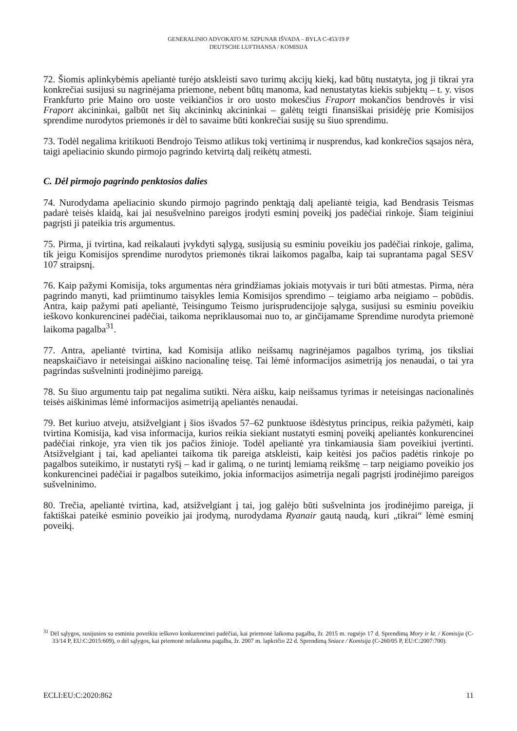GENERALINIO ADVOKATO M. SZPUNAR IŠVADA – BYLA C-453/19 P
DEUTSCHE LUFTHANSA / KOMISIJA
72. Šiomis aplinkybėmis apeliantė turėjo atskleisti savo turimų akcijų kiekį, kad būtų nustatyta, jog ji tikrai yra konkrečiai susijusi su nagrinėjama priemone, nebent būtų manoma, kad nenustatytas kiekis subjektų – t. y. visos Frankfurto prie Maino oro uoste veikiančios ir oro uosto mokesčius Fraport mokančios bendrovės ir visi Fraport akcininkai, galbūt net šių akcininkų akcininkai – galėtų teigti finansiškai prisidėję prie Komisijos sprendime nurodytos priemonės ir dėl to savaime būti konkrečiai susiję su šiuo sprendimu.
73. Todėl negalima kritikuoti Bendrojo Teismo atlikus tokį vertinimą ir nusprendus, kad konkrečios sąsajos nėra, taigi apeliacinio skundo pirmojo pagrindo ketvirtą dalį reikėtų atmesti.
C. Dėl pirmojo pagrindo penktosios dalies
74. Nurodydama apeliacinio skundo pirmojo pagrindo penktąją dalį apeliantė teigia, kad Bendrasis Teismas padarė teisės klaidą, kai jai nesušvelnino pareigos įrodyti esminį poveikį jos padėčiai rinkoje. Šiam teiginiui pagrįsti ji pateikia tris argumentus.
75. Pirma, ji tvirtina, kad reikalauti įvykdyti sąlygą, susijusią su esminiu poveikiu jos padėčiai rinkoje, galima, tik jeigu Komisijos sprendime nurodytos priemonės tikrai laikomos pagalba, kaip tai suprantama pagal SESV 107 straipsnį.
76. Kaip pažymi Komisija, toks argumentas nėra grindžiamas jokiais motyvais ir turi būti atmestas. Pirma, nėra pagrindo manyti, kad priimtinumo taisykles lemia Komisijos sprendimo – teigiamo arba neigiamo – pobūdis. Antra, kaip pažymi pati apeliantė, Teisingumo Teismo jurisprudencijoje sąlyga, susijusi su esminiu poveikiu ieškovo konkurencinei padėčiai, taikoma nepriklausomai nuo to, ar ginčijamame Sprendime nurodyta priemonė laikoma pagalba<sup>31</sup>.
77. Antra, apeliantė tvirtina, kad Komisija atliko neišsamų nagrinėjamos pagalbos tyrimą, jos tiksliai neapskaičiavo ir neteisingai aiškino nacionalinę teisę. Tai lėmė informacijos asimetriją jos nenaudai, o tai yra pagrindas sušvelninti įrodinėjimo pareigą.
78. Su šiuo argumentu taip pat negalima sutikti. Nėra aišku, kaip neišsamus tyrimas ir neteisingas nacionalinės teisės aiškinimas lėmė informacijos asimetriją apeliantės nenaudai.
79. Bet kuriuo atveju, atsižvelgiant į šios išvados 57–62 punktuose išdėstytus principus, reikia pažymėti, kaip tvirtina Komisija, kad visa informacija, kurios reikia siekiant nustatyti esminį poveikį apeliantės konkurencinei padėčiai rinkoje, yra vien tik jos pačios žinioje. Todėl apeliantė yra tinkamiausia šiam poveikiui įvertinti. Atsižvelgiant į tai, kad apeliantei taikoma tik pareiga atskleisti, kaip keitėsi jos pačios padėtis rinkoje po pagalbos suteikimo, ir nustatyti ryšį – kad ir galimą, o ne turintį lemiamą reikšmę – tarp neigiamo poveikio jos konkurencinei padėčiai ir pagalbos suteikimo, jokia informacijos asimetrija negali pagrįsti įrodinėjimo pareigos sušvelninimo.
80. Trečia, apeliantė tvirtina, kad, atsižvelgiant į tai, jog galėjo būti sušvelninta jos įrodinėjimo pareiga, ji faktiškai pateikė esminio poveikio jai įrodymą, nurodydama Ryanair gautą naudą, kuri „tikrai“ lėmė esminį poveikį.
<sup>31</sup> Dėl sąlygos, susijusios su esminiu poveikiu ieškovo konkurencinei padėčiai, kai priemonė laikoma pagalba, žr. 2015 m. rugsėjo 17 d. Sprendimą Mory ir kt. / Komisija (C-33/14 P, EU:C:2015:609), o dėl sąlygos, kai priemonė nelaikoma pagalba, žr. 2007 m. lapkričio 22 d. Sprendimą Sniace / Komisija (C-260/05 P, EU:C:2007:700).
ECLI:EU:C:2020:862 11